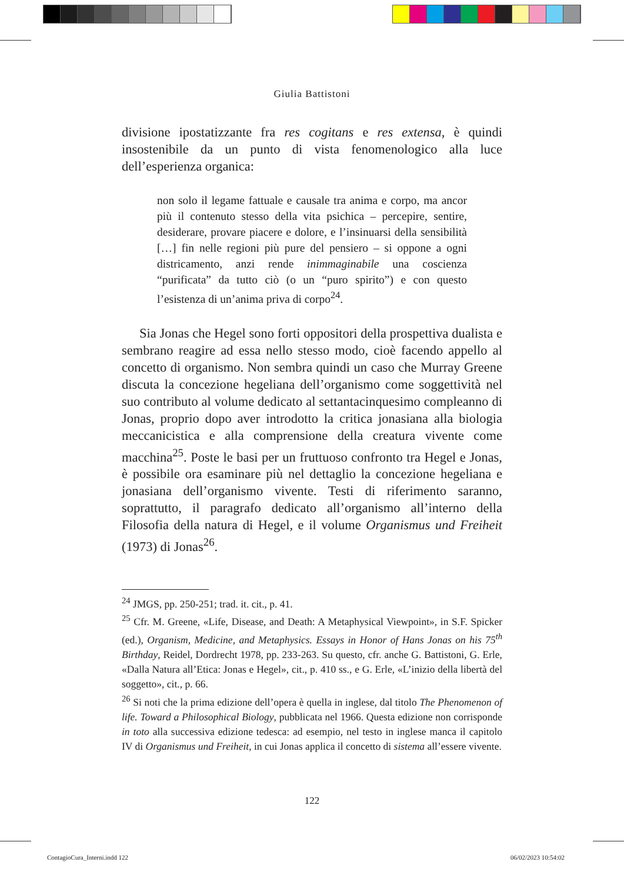Giulia Battistoni
divisione ipostatizzante fra res cogitans e res extensa, è quindi insostenibile da un punto di vista fenomenologico alla luce dell’esperienza organica:
non solo il legame fattuale e causale tra anima e corpo, ma ancor più il contenuto stesso della vita psichica – percepire, sentire, desiderare, provare piacere e dolore, e l’insinuarsi della sensibilità […] fin nelle regioni più pure del pensiero – si oppone a ogni districamento, anzi rende inimmaginabile una coscienza “purificata” da tutto ciò (o un “puro spirito”) e con questo l’esistenza di un’anima priva di corpo<sup>24</sup>.
Sia Jonas che Hegel sono forti oppositori della prospettiva dualista e sembrano reagire ad essa nello stesso modo, cioè facendo appello al concetto di organismo. Non sembra quindi un caso che Murray Greene discuta la concezione hegeliana dell’organismo come soggettività nel suo contributo al volume dedicato al settantacinquesimo compleanno di Jonas, proprio dopo aver introdotto la critica jonasiana alla biologia meccanicistica e alla comprensione della creatura vivente come macchina<sup>25</sup>. Poste le basi per un fruttuoso confronto tra Hegel e Jonas, è possibile ora esaminare più nel dettaglio la concezione hegeliana e jonasiana dell’organismo vivente. Testi di riferimento saranno, soprattutto, il paragrafo dedicato all’organismo all’interno della Filosofia della natura di Hegel, e il volume Organismus und Freiheit (1973) di Jonas<sup>26</sup>.
<sup>24</sup> JMGS, pp. 250-251; trad. it. cit., p. 41.
<sup>25</sup> Cfr. M. Greene, «Life, Disease, and Death: A Metaphysical Viewpoint», in S.F. Spicker (ed.), Organism, Medicine, and Metaphysics. Essays in Honor of Hans Jonas on his 75<sup>th</sup> Birthday, Reidel, Dordrecht 1978, pp. 233-263. Su questo, cfr. anche G. Battistoni, G. Erle, «Dalla Natura all’Etica: Jonas e Hegel», cit., p. 410 ss., e G. Erle, «L’inizio della libertà del soggetto», cit., p. 66.
<sup>26</sup> Si noti che la prima edizione dell’opera è quella in inglese, dal titolo The Phenomenon of life. Toward a Philosophical Biology, pubblicata nel 1966. Questa edizione non corrisponde in toto alla successiva edizione tedesca: ad esempio, nel testo in inglese manca il capitolo IV di Organismus und Freiheit, in cui Jonas applica il concetto di sistema all’essere vivente.
122
ContagioCura_Interni.indd 122 06/02/2023 10:54:02